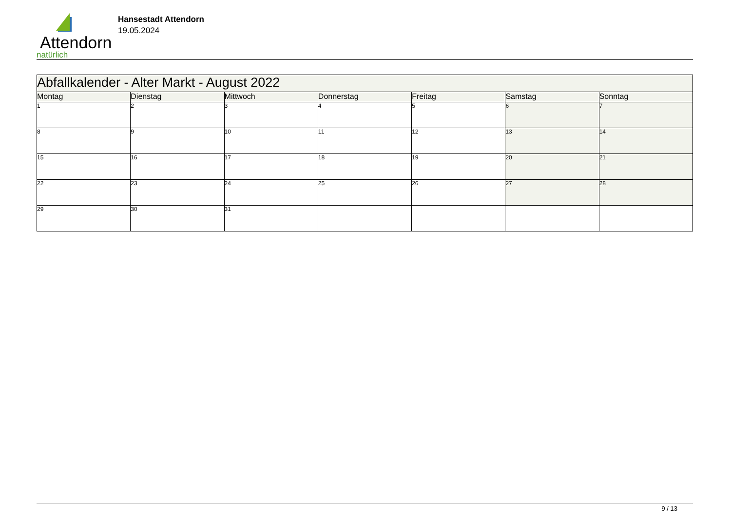Attendorn
natürlich
Hansestadt Attendorn
19.05.2024
| Abfallkalender - Alter Markt - August 2022 | | | | | | |
| Montag | Dienstag | Mittwoch | Donnerstag | Freitag | Samstag | Sonntag |
| 1 | 2 | 3 | 4 | 5 | 6 | 7 |
| 8 | 9 | 10 | 11 | 12 | 13 | 14 |
| 15 | 16 | 17 | 18 | 19 | 20 | 21 |
| 22 | 23 | 24 | 25 | 26 | 27 | 28 |
| 29 | 30 | 31 | | | | |
9 / 13